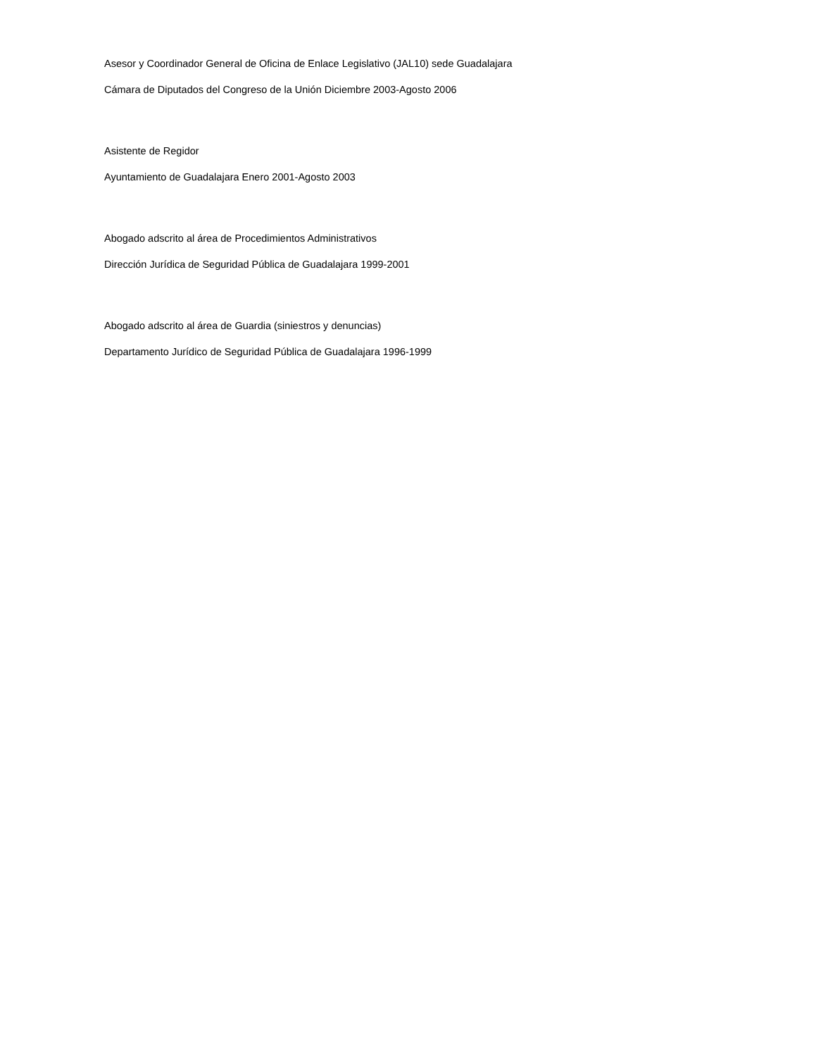Asesor y Coordinador General de Oficina de Enlace Legislativo (JAL10) sede Guadalajara
Cámara de Diputados del Congreso de la Unión Diciembre 2003-Agosto 2006
Asistente de Regidor
Ayuntamiento de Guadalajara Enero 2001-Agosto 2003
Abogado adscrito al área de Procedimientos Administrativos
Dirección Jurídica de Seguridad Pública de Guadalajara 1999-2001
Abogado adscrito al área de Guardia (siniestros y denuncias)
Departamento Jurídico de Seguridad Pública de Guadalajara 1996-1999